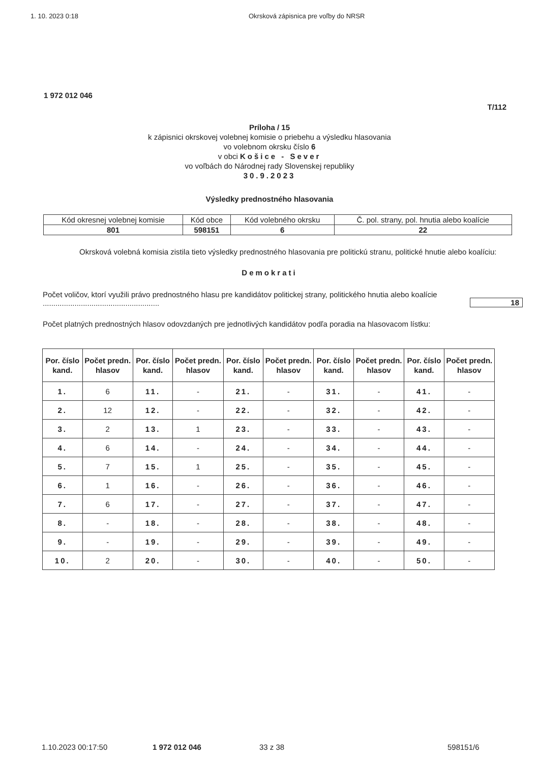1. 10. 2023 0:18 Okrsková zápisnica pre voľby do NRSR
1 972 012 046
T/112
Príloha / 15
k zápisnici okrskovej volebnej komisie o priebehu a výsledku hlasovania
vo volebnom okrsku číslo 6
v obci Košice - Sever
vo voľbách do Národnej rady Slovenskej republiky
30.9.2023
Výsledky prednostného hlasovania
| Kód okresnej volebnej komisie | Kód obce | Kód volebného okrsku | Č. pol. strany, pol. hnutia alebo koalície |
| 801 | 598151 | 6 | 22 |
Okrsková volebná komisia zistila tieto výsledky prednostného hlasovania pre politickú stranu, politické hnutie alebo koalíciu:
Demokrati
Počet voličov, ktorí využili právo prednostného hlasu pre kandidátov politickej strany, politického hnutia alebo koalície .......................................................
18
Počet platných prednostných hlasov odovzdaných pre jednotlivých kandidátov podľa poradia na hlasovacom lístku:
| Por. číslo kand. | Počet predn. hlasov | Por. číslo kand. | Počet predn. hlasov | Por. číslo kand. | Počet predn. hlasov | Por. číslo kand. | Počet predn. hlasov | Por. číslo kand. | Počet predn. hlasov |
| --- | --- | --- | --- | --- | --- | --- | --- | --- | --- |
| 1. | 6 | 11. | - | 21. | - | 31. | - | 41. | - |
| 2. | 12 | 12. | - | 22. | - | 32. | - | 42. | - |
| 3. | 2 | 13. | 1 | 23. | - | 33. | - | 43. | - |
| 4. | 6 | 14. | - | 24. | - | 34. | - | 44. | - |
| 5. | 7 | 15. | 1 | 25. | - | 35. | - | 45. | - |
| 6. | 1 | 16. | - | 26. | - | 36. | - | 46. | - |
| 7. | 6 | 17. | - | 27. | - | 37. | - | 47. | - |
| 8. | - | 18. | - | 28. | - | 38. | - | 48. | - |
| 9. | - | 19. | - | 29. | - | 39. | - | 49. | - |
| 10. | 2 | 20. | - | 30. | - | 40. | - | 50. | - |
1.10.2023 00:17:50 1 972 012 046 33 z 38 598151/6